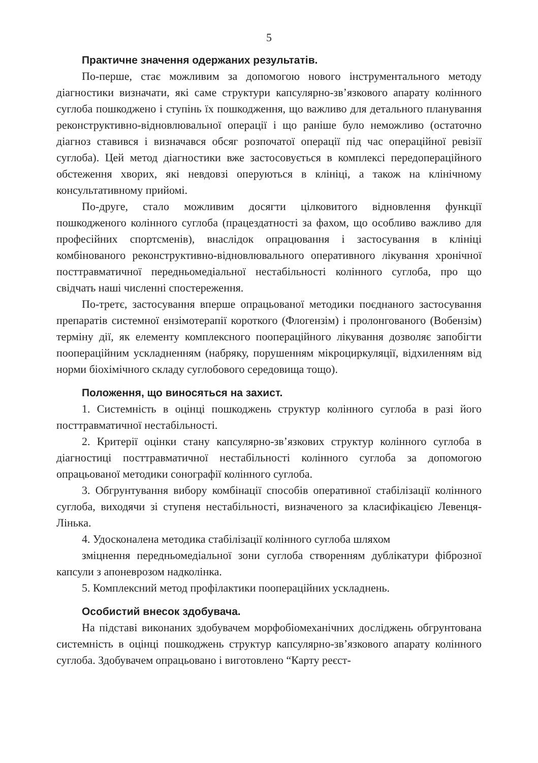5
Практичне значення одержаних результатів.
По-перше, стає можливим за допомогою нового інструментального методу діагностики визначати, які саме структури капсулярно-зв’язкового апарату колінного суглоба пошкоджено і ступінь їх пошкодження, що важливо для детального планування реконструктивно-відновлювальної операції і що раніше було неможливо (остаточно діагноз ставився і визначався обсяг розпочатої операції під час операційної ревізії суглоба). Цей метод діагностики вже застосовується в комплексі передопераційного обстеження хворих, які невдовзі оперуються в клініці, а також на клінічному консультативному прийомі.
По-друге, стало можливим досягти цілковитого відновлення функції пошкодженого колінного суглоба (працездатності за фахом, що особливо важливо для професійних спортсменів), внаслідок опрацювання і застосування в клініці комбінованого реконструктивно-відновлювального оперативного лікування хронічної посттравматичної передньомедіальної нестабільності колінного суглоба, про що свідчать наші численні спостереження.
По-третє, застосування вперше опрацьованої методики поєднаного застосування препаратів системної ензімотерапії короткого (Флогензім) і пролонгованого (Вобензім) терміну дії, як елементу комплексного пооперацій­ного лікування дозволяє запобігти пооперацій­ним ускладненням (набряку, порушенням мікроциркуляції, відхиленням від норми біохімічного складу суглобового середовища тощо).
Положення, що виносяться на захист.
1. Системність в оцінці пошкоджень структур колінного суглоба в разі його посттравматичної нестабільності.
2. Критерії оцінки стану капсулярно-зв’язкових структур колінного суглоба в діагностиці посттравматичної нестабільності колінного суглоба за допомогою опрацьованої методики сонографії колінного суглоба.
3. Обгрунтування вибору комбінації способів оперативної стабілізації колінного суглоба, виходячи зі ступеня нестабільності, визначеного за класифікацією Левенця-Лінька.
4. Удосконалена методика стабілізації колінного суглоба шляхом
зміцнення передньомедіальної зони суглоба створенням дублікатури фіброзної капсули з апоневрозом надколінка.
5. Комплексний метод профілактики пооперацій­них ускладнень.
Особистий внесок здобувача.
На підставі виконаних здобувачем морфобіомеханічних досліджень обгрунтована системність в оцінці пошкоджень структур капсулярно-зв’язкового апарату колінного суглоба. Здобувачем опрацьовано і виготовлено “Карту реєст-